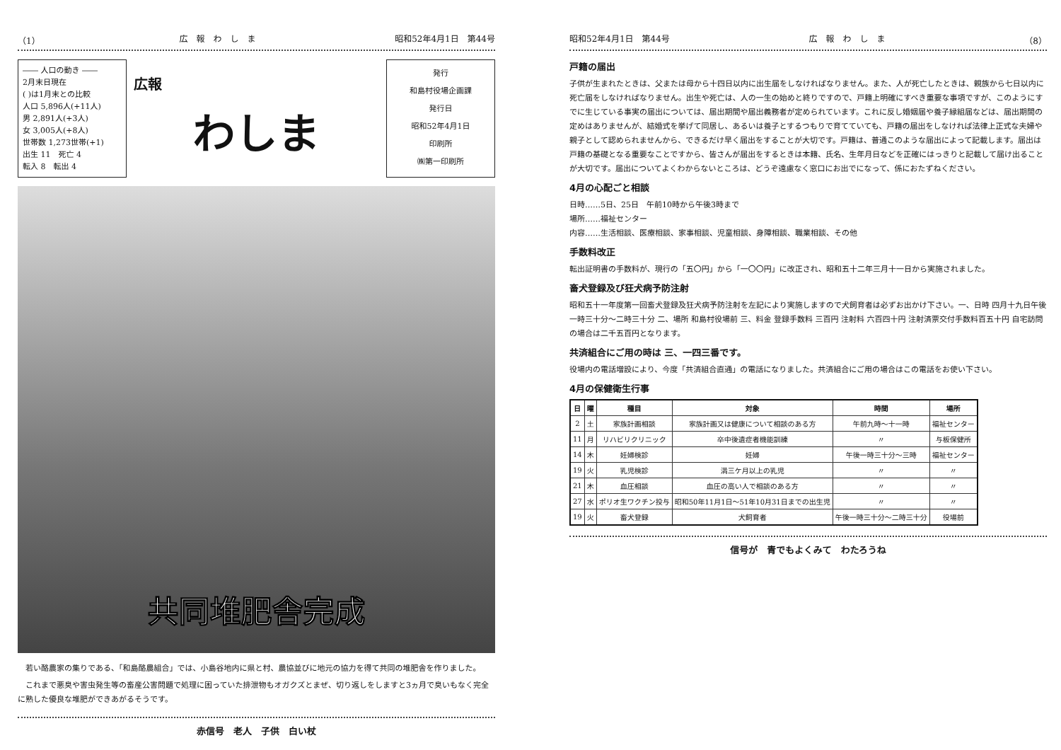（1） 広　報　わ　し　ま 昭和52年4月1日　第44号
―― 人口の動き ――
2月末日現在
( )は1月末との比較
人口 5,896人(+11人)
男 2,891人(+3人)
女 3,005人(+8人)
世帯数 1,273世帯(+1)
出生 11　死亡 4
転入 8　転出 4
広報
わしま
発行
和島村役場企画課
発行日
昭和52年4月1日
印刷所
㈱第一印刷所
共同堆肥舎完成
　若い酪農家の集りである、「和島酪農組合」では、小島谷地内に県と村、農協並びに地元の協力を得て共同の堆肥舎を作りました。
　これまで悪臭や害虫発生等の畜産公害問題で処理に困っていた排泄物もオガクズとまぜ、切り返しをしますと3ヵ月で臭いもなく完全に熟した優良な堆肥ができあがるそうです。
赤信号　老人　子供　白い杖
昭和52年4月1日　第44号 広　報　わ　し　ま （8）
戸籍の届出
子供が生まれたときは、父または母から十四日以内に出生届をしなければなりません。また、人が死亡したときは、親族から七日以内に死亡届をしなければなりません。出生や死亡は、人の一生の始めと終りですので、戸籍上明確にすべき重要な事項ですが、このようにすでに生じている事実の届出については、届出期間や届出義務者が定められています。これに反し婚姻届や養子縁組届などは、届出期間の定めはありませんが、結婚式を挙げて同居し、あるいは養子とするつもりで育てていても、戸籍の届出をしなければ法律上正式な夫婦や親子として認められませんから、できるだけ早く届出をすることが大切です。戸籍は、普通このような届出によって記載します。届出は戸籍の基礎となる重要なことですから、皆さんが届出をするときは本籍、氏名、生年月日などを正確にはっきりと記載して届け出ることが大切です。届出についてよくわからないところは、どうぞ遠慮なく窓口にお出でになって、係におたずねください。
4月の心配ごと相談
日時……5日、25日　午前10時から午後3時まで
場所……福祉センター
内容……生活相談、医療相談、家事相談、児童相談、身障相談、職業相談、その他
手数料改正
転出証明書の手数料が、現行の「五〇円」から「一〇〇円」に改正され、昭和五十二年三月十一日から実施されました。
畜犬登録及び狂犬病予防注射
昭和五十一年度第一回畜犬登録及狂犬病予防注射を左記により実施しますので犬飼育者は必ずお出かけ下さい。一、日時 四月十九日午後一時三十分～二時三十分 二、場所 和島村役場前 三、料金 登録手数料 三百円 注射料 六百四十円 注射済票交付手数料百五十円 自宅訪問の場合は二千五百円となります。
共済組合にご用の時は 三、一四三番です。
役場内の電話増設により、今度「共済組合直通」の電話になりました。共済組合にご用の場合はこの電話をお使い下さい。
4月の保健衛生行事
| 日 | 曜 | 種目 | 対象 | 時間 | 場所 |
| --- | --- | --- | --- | --- | --- |
| 2 | 土 | 家族計画相談 | 家族計画又は健康について相談のある方 | 午前九時～十一時 | 福祉センター |
| 11 | 月 | リハビリクリニック | 卒中後遺症者機能訓練 | 〃 | 与板保健所 |
| 14 | 木 | 妊婦検診 | 妊婦 | 午後一時三十分～三時 | 福祉センター |
| 19 | 火 | 乳児検診 | 満三ケ月以上の乳児 | 〃 | 〃 |
| 21 | 木 | 血圧相談 | 血圧の高い人で相談のある方 | 〃 | 〃 |
| 27 | 水 | ポリオ生ワクチン投与 | 昭和50年11月1日～51年10月31日までの出生児 | 〃 | 〃 |
| 19 | 火 | 畜犬登録 | 犬飼育者 | 午後一時三十分～二時三十分 | 役場前 |
信号が　青でもよくみて　わたろうね